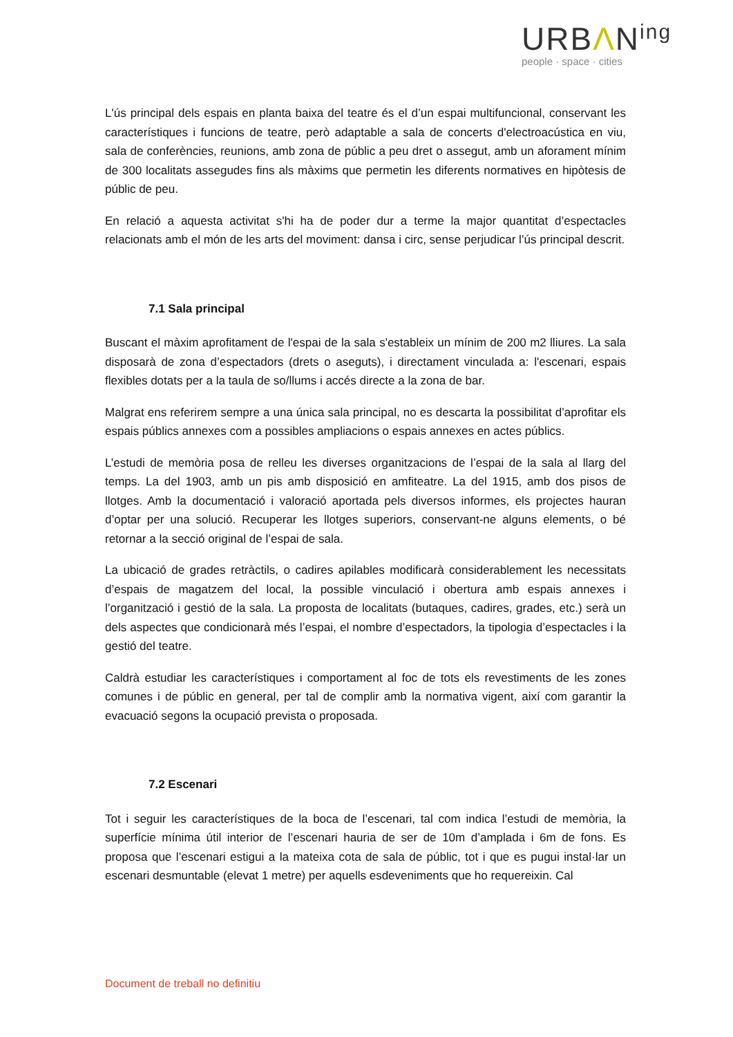URBΛN<sup>ing</sup>
people · space · cities
L'ús principal dels espais en planta baixa del teatre és el d’un espai multifuncional, conservant les característiques i funcions de teatre, però adaptable a sala de concerts d'electroacústica en viu, sala de conferències, reunions, amb zona de públic a peu dret o assegut, amb un aforament mínim de 300 localitats assegudes fins als màxims que permetin les diferents normatives en hipòtesis de públic de peu.
En relació a aquesta activitat s'hi ha de poder dur a terme la major quantitat d’espectacles relacionats amb el món de les arts del moviment: dansa i circ, sense perjudicar l’ús principal descrit.
7.1 Sala principal
Buscant el màxim aprofitament de l'espai de la sala s'estableix un mínim de 200 m2 lliures. La sala disposarà de zona d’espectadors (drets o aseguts), i directament vinculada a: l'escenari, espais flexibles dotats per a la taula de so/llums i accés directe a la zona de bar.
Malgrat ens referirem sempre a una única sala principal, no es descarta la possibilitat d’aprofitar els espais públics annexes com a possibles ampliacions o espais annexes en actes públics.
L’estudi de memòria posa de relleu les diverses organitzacions de l’espai de la sala al llarg del temps. La del 1903, amb un pis amb disposició en amfiteatre. La del 1915, amb dos pisos de llotges. Amb la documentació i valoració aportada pels diversos informes, els projectes hauran d’optar per una solució. Recuperar les llotges superiors, conservant-ne alguns elements, o bé retornar a la secció original de l’espai de sala.
La ubicació de grades retràctils, o cadires apilables modificarà considerablement les necessitats d’espais de magatzem del local, la possible vinculació i obertura amb espais annexes i l’organització i gestió de la sala. La proposta de localitats (butaques, cadires, grades, etc.) serà un dels aspectes que condicionarà més l’espai, el nombre d’espectadors, la tipologia d’espectacles i la gestió del teatre.
Caldrà estudiar les característiques i comportament al foc de tots els revestiments de les zones comunes i de públic en general, per tal de complir amb la normativa vigent, així com garantir la evacuació segons la ocupació prevista o proposada.
7.2 Escenari
Tot i seguir les característiques de la boca de l’escenari, tal com indica l’estudi de memòria, la superfície mínima útil interior de l’escenari hauria de ser de 10m d’amplada i 6m de fons. Es proposa que l’escenari estigui a la mateixa cota de sala de públic, tot i que es pugui instal·lar un escenari desmuntable (elevat 1 metre) per aquells esdeveniments que ho requereixin. Cal
Document de treball no definitiu